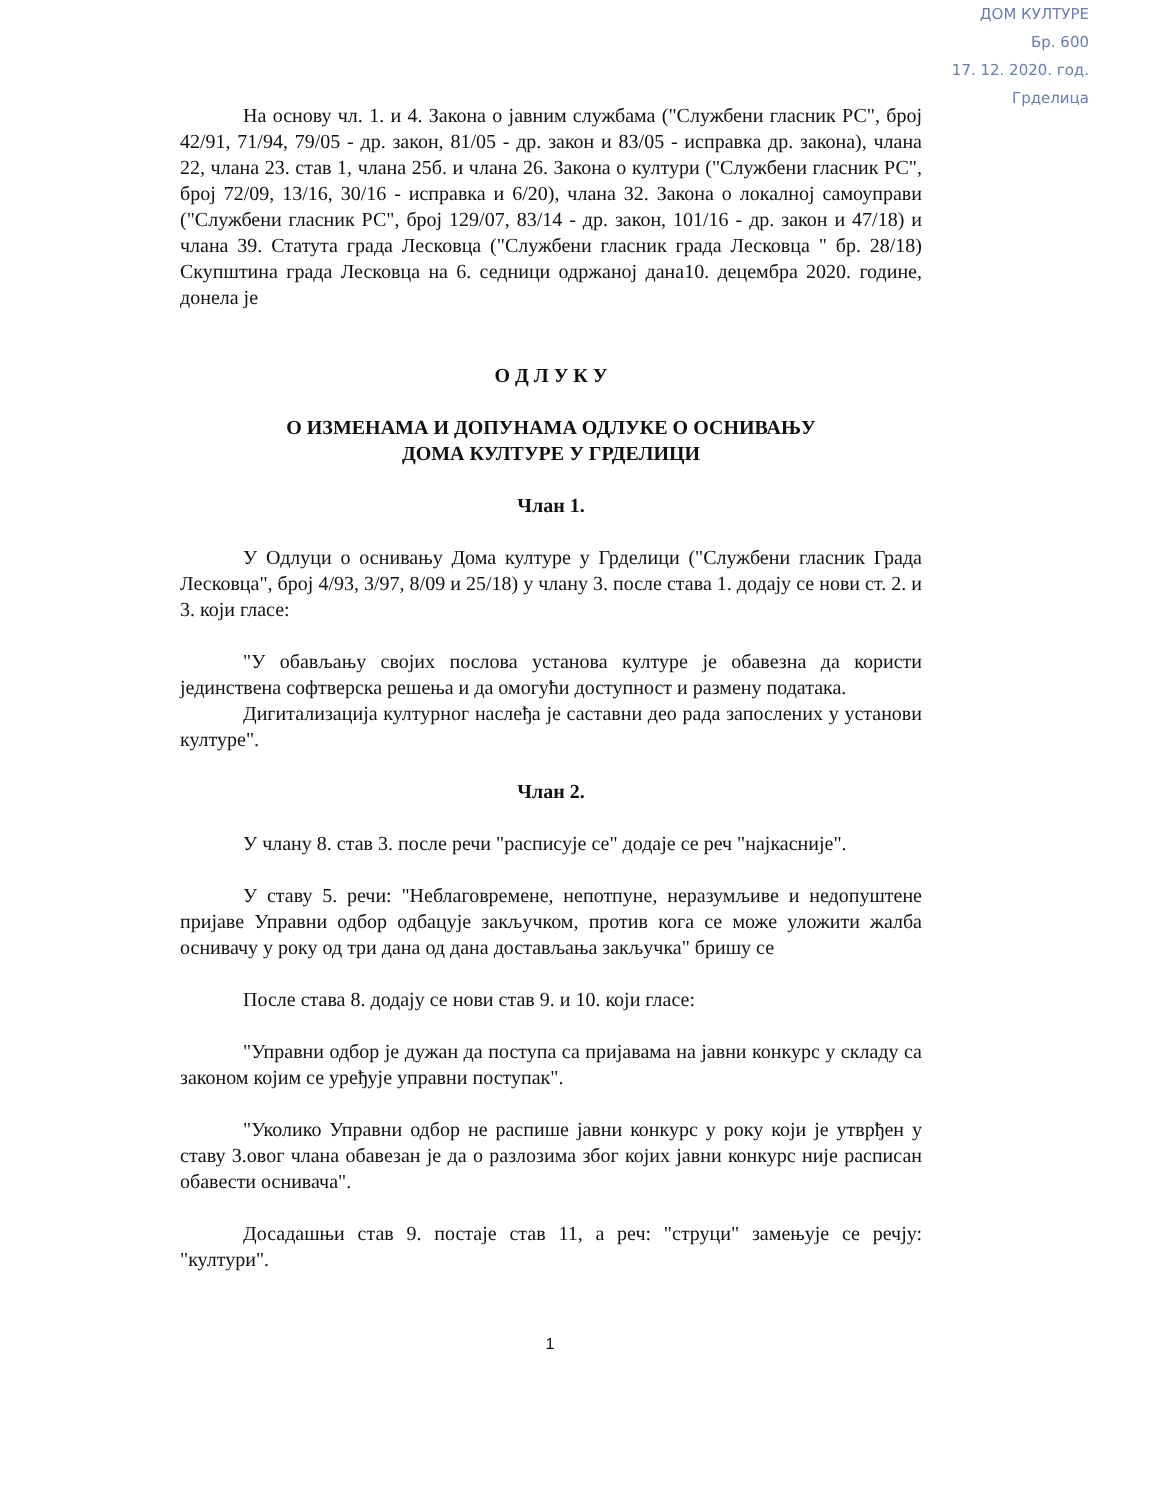ДОМ КУЛТУРЕ
Бр. 600
17. 12. 2020. год.
Грделица
На основу чл. 1. и 4. Закона о јавним службама ("Службени гласник РС", број 42/91, 71/94, 79/05 - др. закон, 81/05 - др. закон и 83/05 - исправка др. закона), члана 22, члана 23. став 1, члана 25б. и члана 26. Закона о култури ("Службени гласник РС", број 72/09, 13/16, 30/16 - исправка и 6/20), члана 32. Закона о локалној самоуправи ("Службени гласник РС", број 129/07, 83/14 - др. закон, 101/16 - др. закон и 47/18) и члана 39. Статута града Лесковца ("Службени гласник града Лесковца " бр. 28/18) Скупштина града Лесковца на 6. седници одржаној дана10. децембра 2020. године, донела је
О Д Л У К У
О ИЗМЕНАМА И ДОПУНАМА ОДЛУКЕ О ОСНИВАЊУ
ДОМА КУЛТУРЕ У ГРДЕЛИЦИ
Члан 1.
У Одлуци о оснивању Дома културе у Грделици ("Службени гласник Града Лесковца", број 4/93, 3/97, 8/09 и 25/18) у члану 3. после става 1. додају се нови ст. 2. и 3. који гласе:
"У обављању својих послова установа културе је обавезна да користи јединствена софтверска решења и да омогући доступност и размену података.
Дигитализација културног наслеђа је саставни део рада запослених у установи културе".
Члан 2.
У члану 8. став 3. после речи "расписује се" додаје се реч "најкасније".
У ставу 5. речи: "Неблаговремене, непотпуне, неразумљиве и недопуштене пријаве Управни одбор одбацује закључком, против кога се може уложити жалба оснивачу у року од три дана од дана достављања закључка" бришу се
После става 8. додају се нови став 9. и 10. који гласе:
"Управни одбор је дужан да поступа са пријавама на јавни конкурс у складу са законом којим се уређује управни поступак".
"Уколико Управни одбор не распише јавни конкурс у року који је утврђен у ставу 3.овог члана обавезан је да о разлозима због којих јавни конкурс није расписан обавести оснивача".
Досадашњи став 9. постаје став 11, а реч: "струци" замењује се речју: "култури".
1